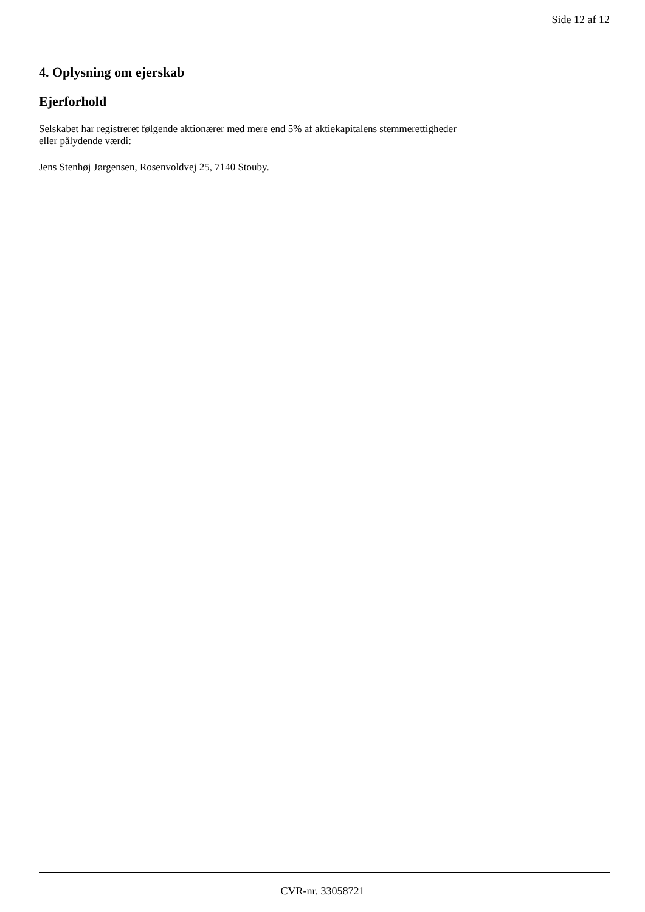Side 12 af 12
4. Oplysning om ejerskab
Ejerforhold
Selskabet har registreret følgende aktionærer med mere end 5% af aktiekapitalens stemmerettigheder eller pålydende værdi:
Jens Stenhøj Jørgensen, Rosenvoldvej 25, 7140 Stouby.
CVR-nr. 33058721